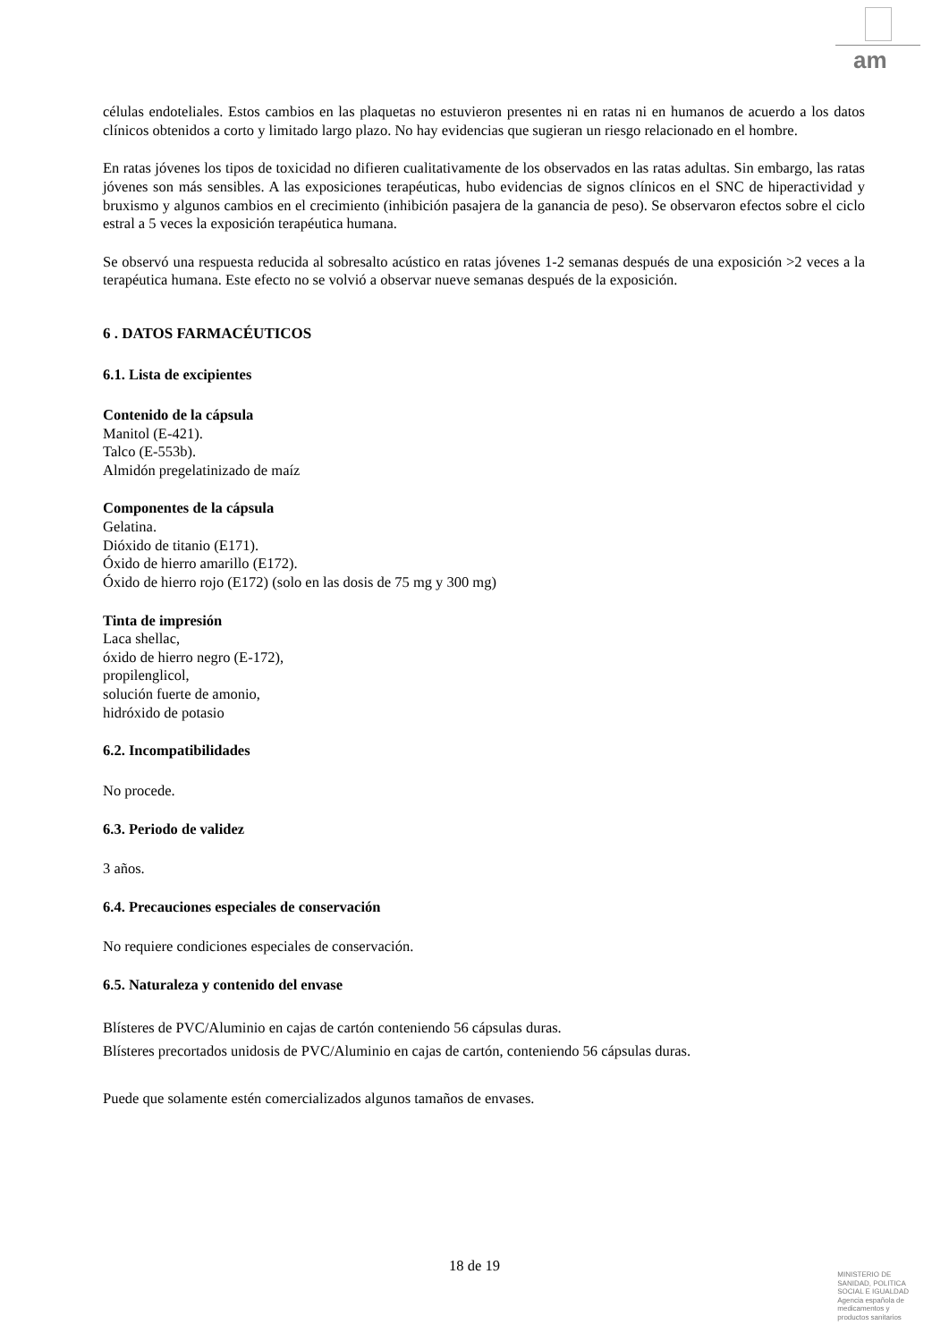am
células endoteliales. Estos cambios en las plaquetas no estuvieron presentes ni en ratas ni en humanos de acuerdo a los datos clínicos obtenidos a corto y limitado largo plazo. No hay evidencias que sugieran un riesgo relacionado en el hombre.
En ratas jóvenes los tipos de toxicidad no difieren cualitativamente de los observados en las ratas adultas. Sin embargo, las ratas jóvenes son más sensibles. A las exposiciones terapéuticas, hubo evidencias de signos clínicos en el SNC de hiperactividad y bruxismo y algunos cambios en el crecimiento (inhibición pasajera de la ganancia de peso). Se observaron efectos sobre el ciclo estral a 5 veces la exposición terapéutica humana.
Se observó una respuesta reducida al sobresalto acústico en ratas jóvenes 1-2 semanas después de una exposición >2 veces a la terapéutica humana. Este efecto no se volvió a observar nueve semanas después de la exposición.
6 . DATOS FARMACÉUTICOS
6.1. Lista de excipientes
Contenido de la cápsula
Manitol (E-421).
Talco (E-553b).
Almidón pregelatinizado de maíz
Componentes de la cápsula
Gelatina.
Dióxido de titanio (E171).
Óxido de hierro amarillo (E172).
Óxido de hierro rojo (E172) (solo en las dosis de 75 mg y 300 mg)
Tinta de impresión
Laca shellac,
óxido de hierro negro (E-172),
propilenglicol,
solución fuerte de amonio,
hidróxido de potasio
6.2. Incompatibilidades
No procede.
6.3. Periodo de validez
3 años.
6.4. Precauciones especiales de conservación
No requiere condiciones especiales de conservación.
6.5. Naturaleza y contenido del envase
Blísteres de PVC/Aluminio en cajas de cartón conteniendo 56 cápsulas duras.
Blísteres precortados unidosis de PVC/Aluminio en cajas de cartón, conteniendo 56 cápsulas duras.
Puede que solamente estén comercializados algunos tamaños de envases.
18 de 19
MINISTERIO DE
SANIDAD, POLITICA
SOCIAL E IGUALDAD
Agencia española de
medicamentos y
productos sanitarios